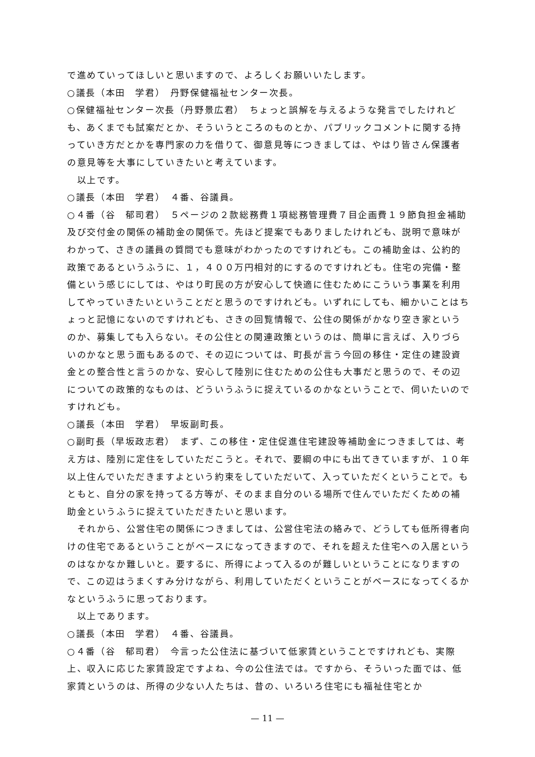で進めていってほしいと思いますので、よろしくお願いいたします。
○議長（本田　学君）　丹野保健福祉センター次長。
○保健福祉センター次長（丹野景広君）　ちょっと誤解を与えるような発言でしたけれども、あくまでも試案だとか、そういうところのものとか、パブリックコメントに関する持っていき方だとかを専門家の力を借りて、御意見等につきましては、やはり皆さん保護者の意見等を大事にしていきたいと考えています。
　以上です。
○議長（本田　学君）　４番、谷議員。
○４番（谷　郁司君）　５ページの２款総務費１項総務管理費７目企画費１９節負担金補助及び交付金の関係の補助金の関係で。先ほど提案でもありましたけれども、説明で意味がわかって、さきの議員の質問でも意味がわかったのですけれども。この補助金は、公約的政策であるというふうに、１，４００万円相対的にするのですけれども。住宅の完備・整備という感じにしては、やはり町民の方が安心して快適に住むためにこういう事業を利用してやっていきたいということだと思うのですけれども。いずれにしても、細かいことはちょっと記憶にないのですけれども、さきの回覧情報で、公住の関係がかなり空き家というのか、募集しても入らない。その公住との関連政策というのは、簡単に言えば、入りづらいのかなと思う面もあるので、その辺については、町長が言う今回の移住・定住の建設資金との整合性と言うのかな、安心して陸別に住むための公住も大事だと思うので、その辺についての政策的なものは、どういうふうに捉えているのかなということで、伺いたいのですけれども。
○議長（本田　学君）　早坂副町長。
○副町長（早坂政志君）　まず、この移住・定住促進住宅建設等補助金につきましては、考え方は、陸別に定住をしていただこうと。それで、要綱の中にも出てきていますが、１０年以上住んでいただきますよという約束をしていただいて、入っていただくということで。もともと、自分の家を持ってる方等が、そのまま自分のいる場所で住んでいただくための補助金というふうに捉えていただきたいと思います。
　それから、公営住宅の関係につきましては、公営住宅法の絡みで、どうしても低所得者向けの住宅であるということがベースになってきますので、それを超えた住宅への入居というのはなかなか難しいと。要するに、所得によって入るのが難しいということになりますので、この辺はうまくすみ分けながら、利用していただくということがベースになってくるかなというふうに思っております。
　以上であります。
○議長（本田　学君）　４番、谷議員。
○４番（谷　郁司君）　今言った公住法に基づいて低家賃ということですけれども、実際上、収入に応じた家賃設定ですよね、今の公住法では。ですから、そういった面では、低家賃というのは、所得の少ない人たちは、昔の、いろいろ住宅にも福祉住宅とか
— 11 —